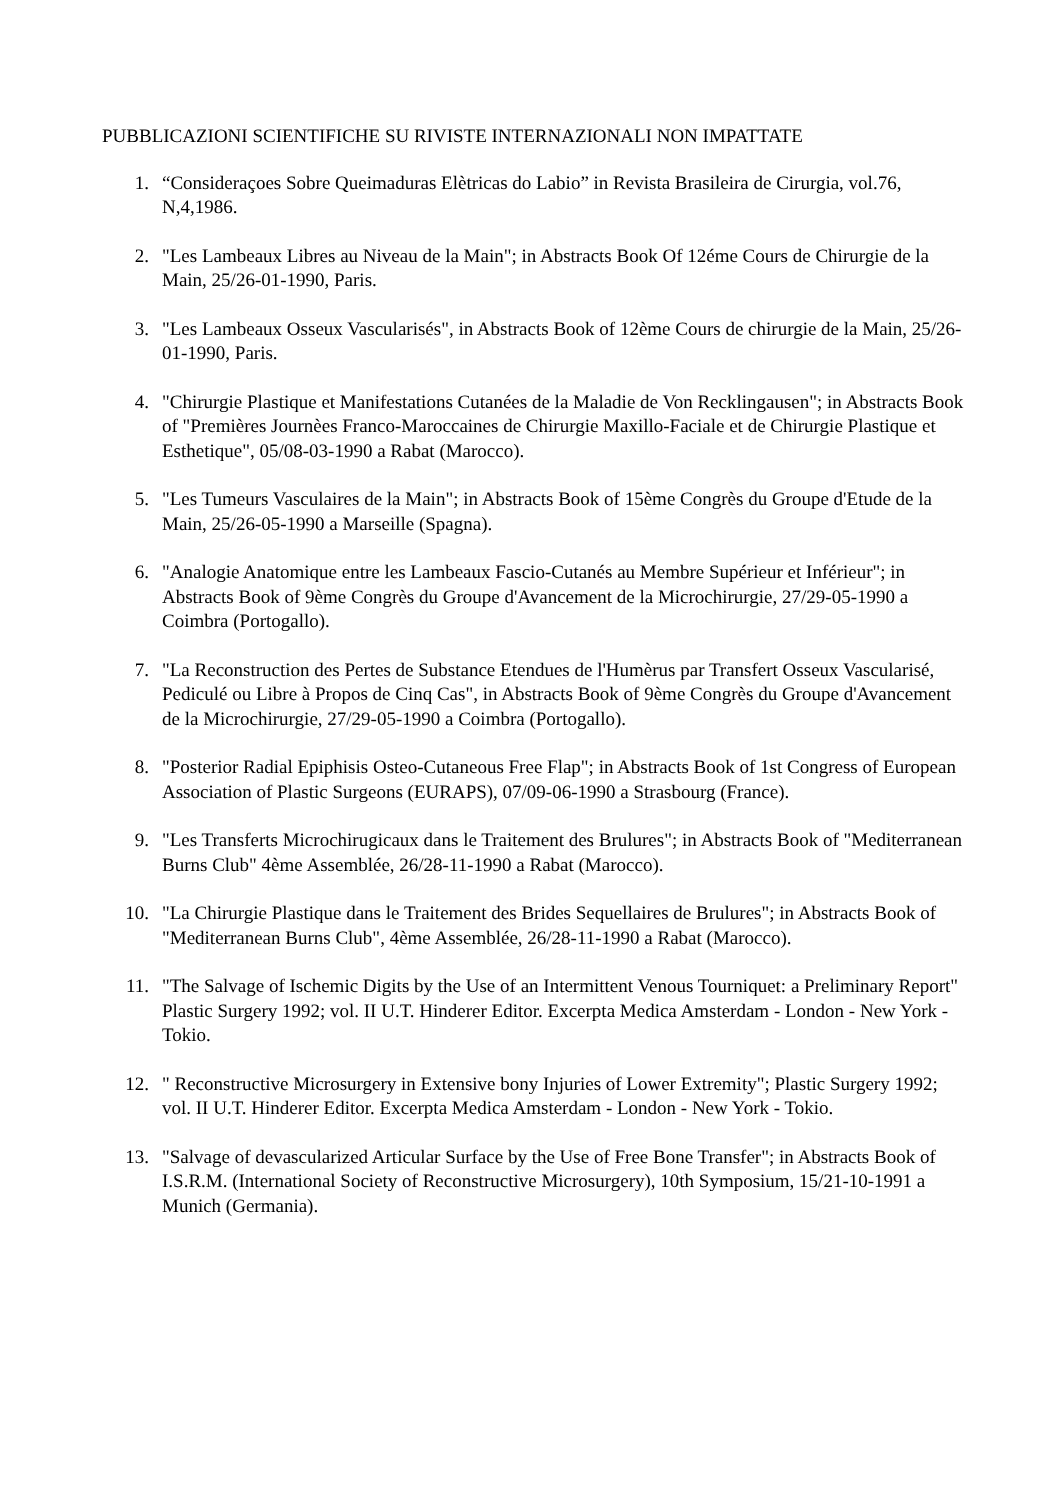PUBBLICAZIONI SCIENTIFICHE SU RIVISTE INTERNAZIONALI NON IMPATTATE
1. “Consideraçoes Sobre Queimaduras Elètricas do Labio” in Revista Brasileira de Cirurgia, vol.76, N,4,1986.
2. "Les Lambeaux Libres au Niveau de la Main"; in Abstracts Book Of 12éme Cours de Chirurgie de la Main, 25/26-01-1990, Paris.
3. "Les Lambeaux Osseux Vascularisés", in Abstracts Book of 12ème Cours de chirurgie de la Main, 25/26-01-1990, Paris.
4. "Chirurgie Plastique et Manifestations Cutanées de la Maladie de Von Recklingausen"; in Abstracts Book of "Premières Journèes Franco-Maroccaines de Chirurgie Maxillo-Faciale et de Chirurgie Plastique et Esthetique", 05/08-03-1990 a Rabat (Marocco).
5. "Les Tumeurs Vasculaires de la Main"; in Abstracts Book of 15ème Congrès du Groupe d'Etude de la Main, 25/26-05-1990 a Marseille (Spagna).
6. "Analogie Anatomique entre les Lambeaux Fascio-Cutanés au Membre Supérieur et Inférieur"; in Abstracts Book of 9ème Congrès du Groupe d'Avancement de la Microchirurgie, 27/29-05-1990 a Coimbra (Portogallo).
7. "La Reconstruction des Pertes de Substance Etendues de l'Humèrus par Transfert Osseux Vascularisé, Pediculé ou Libre à Propos de Cinq Cas", in Abstracts Book of 9ème Congrès du Groupe d'Avancement de la Microchirurgie, 27/29-05-1990 a Coimbra (Portogallo).
8. "Posterior Radial Epiphisis Osteo-Cutaneous Free Flap"; in Abstracts Book of 1st Congress of European Association of Plastic Surgeons (EURAPS), 07/09-06-1990 a Strasbourg (France).
9. "Les Transferts Microchirugicaux dans le Traitement des Brulures"; in Abstracts Book of "Mediterranean Burns Club" 4ème Assemblée, 26/28-11-1990 a Rabat (Marocco).
10. "La Chirurgie Plastique dans le Traitement des Brides Sequellaires de Brulures"; in Abstracts Book of "Mediterranean Burns Club", 4ème Assemblée, 26/28-11-1990 a Rabat (Marocco).
11. "The Salvage of Ischemic Digits by the Use of an Intermittent Venous Tourniquet: a Preliminary Report" Plastic Surgery 1992; vol. II U.T. Hinderer Editor. Excerpta Medica Amsterdam - London - New York - Tokio.
12. " Reconstructive Microsurgery in Extensive bony Injuries of Lower Extremity"; Plastic Surgery 1992; vol. II U.T. Hinderer Editor. Excerpta Medica Amsterdam - London - New York - Tokio.
13. "Salvage of devascularized Articular Surface by the Use of Free Bone Transfer"; in Abstracts Book of I.S.R.M. (International Society of Reconstructive Microsurgery), 10th Symposium, 15/21-10-1991 a Munich (Germania).